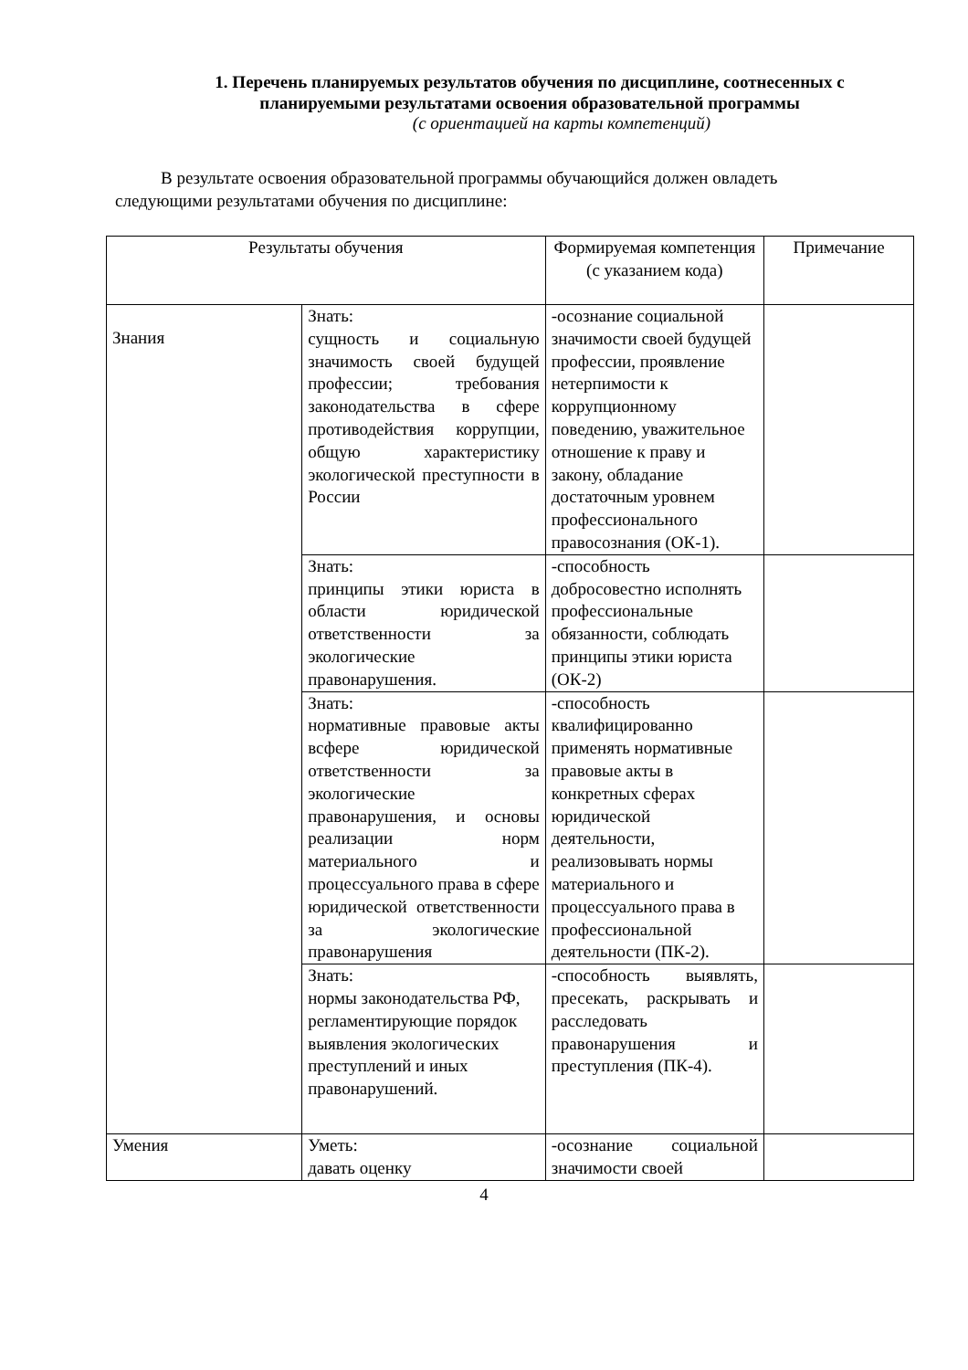1. Перечень планируемых результатов обучения по дисциплине, соотнесенных с планируемыми результатами освоения образовательной программы
(с ориентацией на карты компетенций)
В результате освоения образовательной программы обучающийся должен овладеть следующими результатами обучения по дисциплине:
| Результаты обучения | | Формируемая компетенция (с указанием кода) | Примечание |
| --- | --- | --- | --- |
| Знания | Знать: сущность и социальную значимость своей будущей профессии; требования законодательства в сфере противодействия коррупции, общую характеристику экологической преступности в России | -осознание социальной значимости своей будущей профессии, проявление нетерпимости к коррупционному поведению, уважительное отношение к праву и закону, обладание достаточным уровнем профессионального правосознания (ОК-1). | |
| | Знать: принципы этики юриста в области юридической ответственности за экологические правонарушения. | -способность добросовестно исполнять профессиональные обязанности, соблюдать принципы этики юриста (ОК-2) | |
| | Знать: нормативные правовые акты всфере юридической ответственности за экологические правонарушения, и основы реализации норм материального и процессуального права в сфере юридической ответственности за экологические правонарушения | -способность квалифицированно применять нормативные правовые акты в конкретных сферах юридической деятельности, реализовывать нормы материального и процессуального права в профессиональной деятельности (ПК-2). | |
| | Знать: нормы законодательства РФ, регламентирующие порядок выявления экологических преступлений и иных правонарушений. | -способность выявлять, пресекать, раскрывать и расследовать правонарушения и преступления (ПК-4). | |
| Умения | Уметь: давать оценку | -осознание социальной значимости своей | |
4